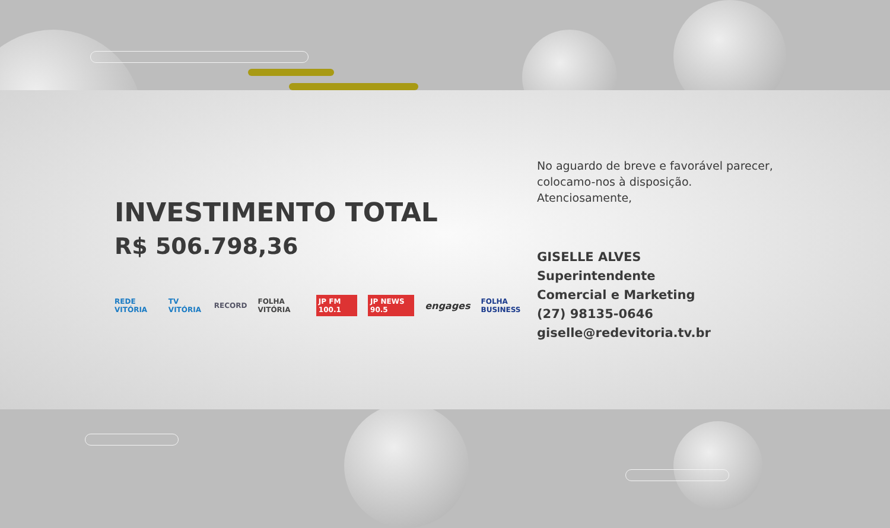INVESTIMENTO TOTAL
R$ 506.798,36
REDE VITÓRIA TV VITÓRIA RECORD FOLHA VITÓRIA JP FM 100.1 JP NEWS 90.5 engages FOLHA BUSINESS
No aguardo de breve e favorável parecer,
colocamo-nos à disposição.
Atenciosamente,
GISELLE ALVES
Superintendente
Comercial e Marketing
(27) 98135-0646
giselle@redevitoria.tv.br